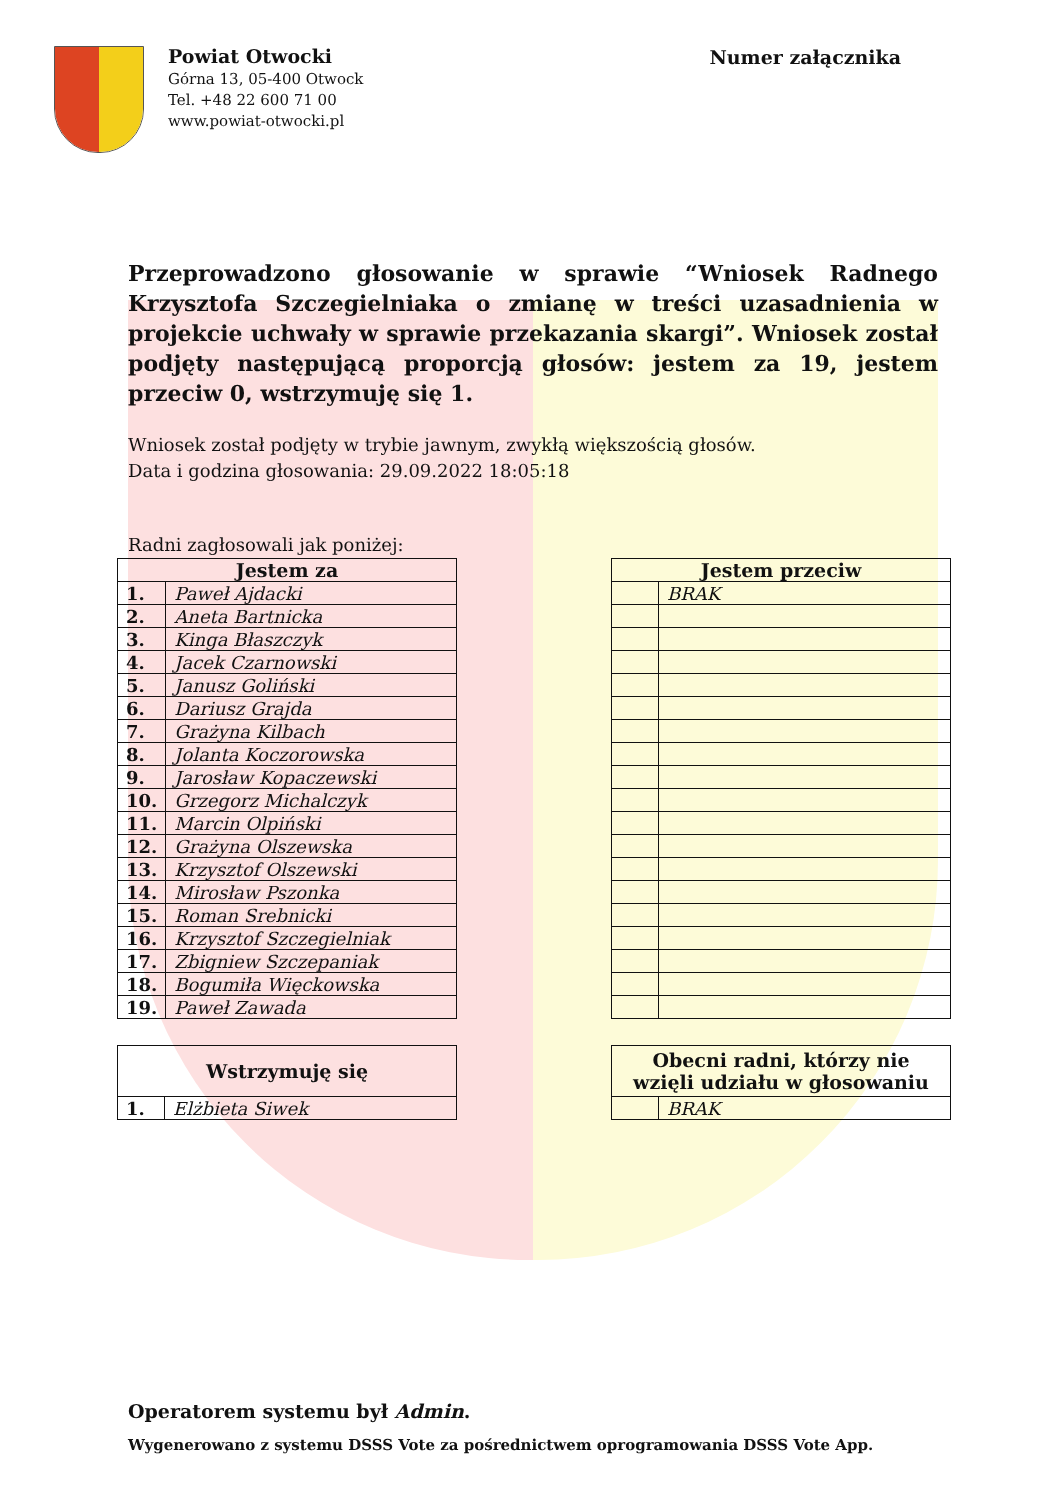Powiat Otwocki
Górna 13, 05-400 Otwock
Tel. +48 22 600 71 00
www.powiat-otwocki.pl
Numer załącznika
Przeprowadzono głosowanie w sprawie “Wniosek Radnego Krzysztofa Szczegielniaka o zmianę w treści uzasadnienia w projekcie uchwały w sprawie przekazania skargi”. Wniosek został podjęty następującą proporcją głosów: jestem za 19, jestem przeciw 0, wstrzymuję się 1.
Wniosek został podjęty w trybie jawnym, zwykłą większością głosów.
Data i godzina głosowania: 29.09.2022 18:05:18
Radni zagłosowali jak poniżej:
| Jestem za | |
| --- | --- |
| 1. | Paweł Ajdacki |
| 2. | Aneta Bartnicka |
| 3. | Kinga Błaszczyk |
| 4. | Jacek Czarnowski |
| 5. | Janusz Goliński |
| 6. | Dariusz Grajda |
| 7. | Grażyna Kilbach |
| 8. | Jolanta Koczorowska |
| 9. | Jarosław Kopaczewski |
| 10. | Grzegorz Michalczyk |
| 11. | Marcin Olpiński |
| 12. | Grażyna Olszewska |
| 13. | Krzysztof Olszewski |
| 14. | Mirosław Pszonka |
| 15. | Roman Srebnicki |
| 16. | Krzysztof Szczegielniak |
| 17. | Zbigniew Szczepaniak |
| 18. | Bogumiła Więckowska |
| 19. | Paweł Zawada |
| Jestem przeciw | |
| --- | --- |
| | BRAK |
| Wstrzymuję się | |
| --- | --- |
| 1. | Elżbieta Siwek |
| Obecni radni, którzy nie wzięli udziału w głosowaniu | |
| --- | --- |
| | BRAK |
Operatorem systemu był Admin.
Wygenerowano z systemu DSSS Vote za pośrednictwem oprogramowania DSSS Vote App.